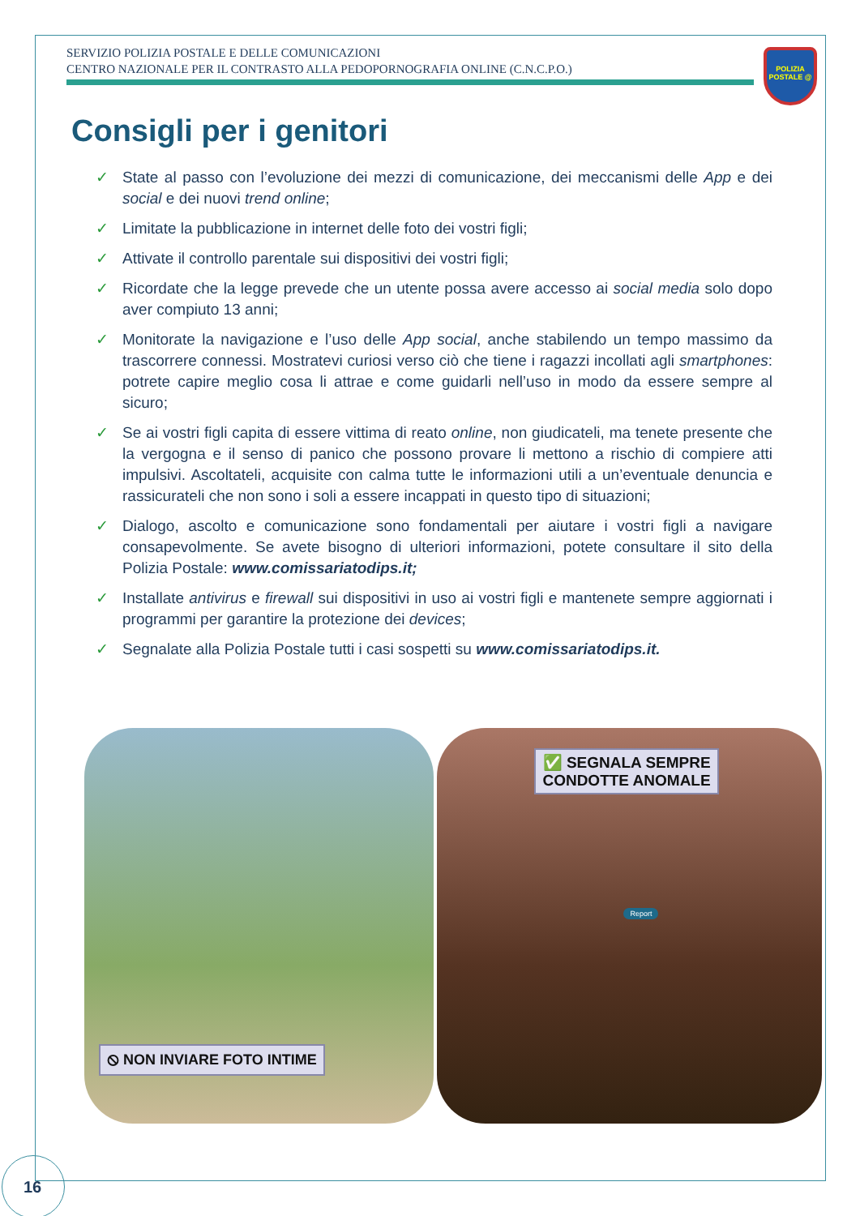SERVIZIO POLIZIA POSTALE E DELLE COMUNICAZIONI
CENTRO NAZIONALE PER IL CONTRASTO ALLA PEDOPORNOGRAFIA ONLINE (C.N.C.P.O.)
POLIZIA POSTALE @
Consigli per i genitori
✓ State al passo con l’evoluzione dei mezzi di comunicazione, dei meccanismi delle App e dei social e dei nuovi trend online;
✓ Limitate la pubblicazione in internet delle foto dei vostri figli;
✓ Attivate il controllo parentale sui dispositivi dei vostri figli;
✓ Ricordate che la legge prevede che un utente possa avere accesso ai social media solo dopo aver compiuto 13 anni;
✓ Monitorate la navigazione e l’uso delle App social, anche stabilendo un tempo massimo da trascorrere connessi. Mostratevi curiosi verso ciò che tiene i ragazzi incollati agli smartphones: potrete capire meglio cosa li attrae e come guidarli nell’uso in modo da essere sempre al sicuro;
✓ Se ai vostri figli capita di essere vittima di reato online, non giudicateli, ma tenete presente che la vergogna e il senso di panico che possono provare li mettono a rischio di compiere atti impulsivi. Ascoltateli, acquisite con calma tutte le informazioni utili a un’eventuale denuncia e rassicurateli che non sono i soli a essere incappati in questo tipo di situazioni;
✓ Dialogo, ascolto e comunicazione sono fondamentali per aiutare i vostri figli a navigare consapevolmente. Se avete bisogno di ulteriori informazioni, potete consultare il sito della Polizia Postale: www.comissariatodips.it;
✓ Installate antivirus e firewall sui dispositivi in uso ai vostri figli e mantenete sempre aggiornati i programmi per garantire la protezione dei devices;
✓ Segnalate alla Polizia Postale tutti i casi sospetti su www.comissariatodips.it.
⦸ NON INVIARE FOTO INTIME
✅ SEGNALA SEMPRE
CONDOTTE ANOMALE
Report
16